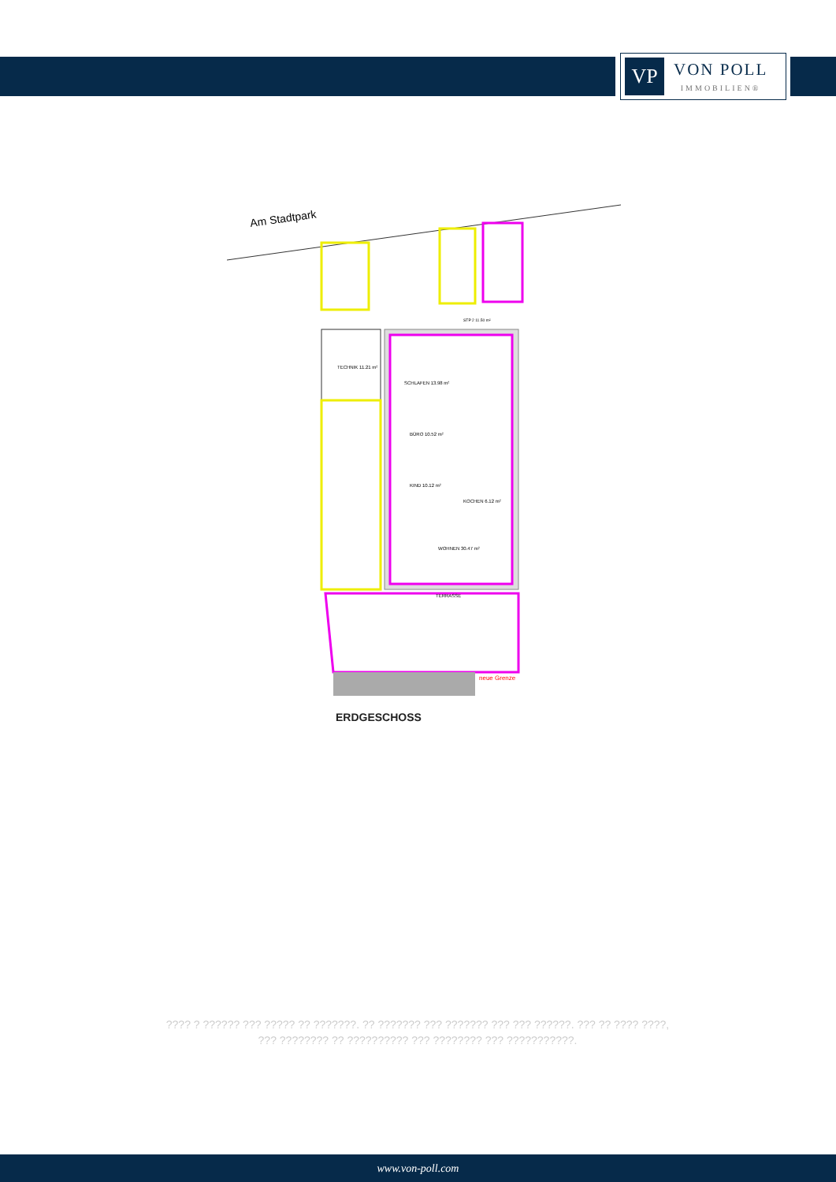VP
VON POLL
IMMOBILIEN®
Am Stadtpark
neue Grenze
BÜRO 10.52 m²
KIND 10.12 m²
SCHLAFEN 13.98 m²
WOHNEN 30.47 m²
KOCHEN 6.12 m²
TERRASSE
TECHNIK 11.21 m²
STP 2 11.50 m²
ERDGESCHOSS
???? ? ?????? ??? ????? ?? ???????. ?? ??????? ??? ??????? ??? ??? ??????. ??? ?? ???? ????, ??? ???????? ?? ?????????? ??? ???????? ??? ???????????.
www.von-poll.com